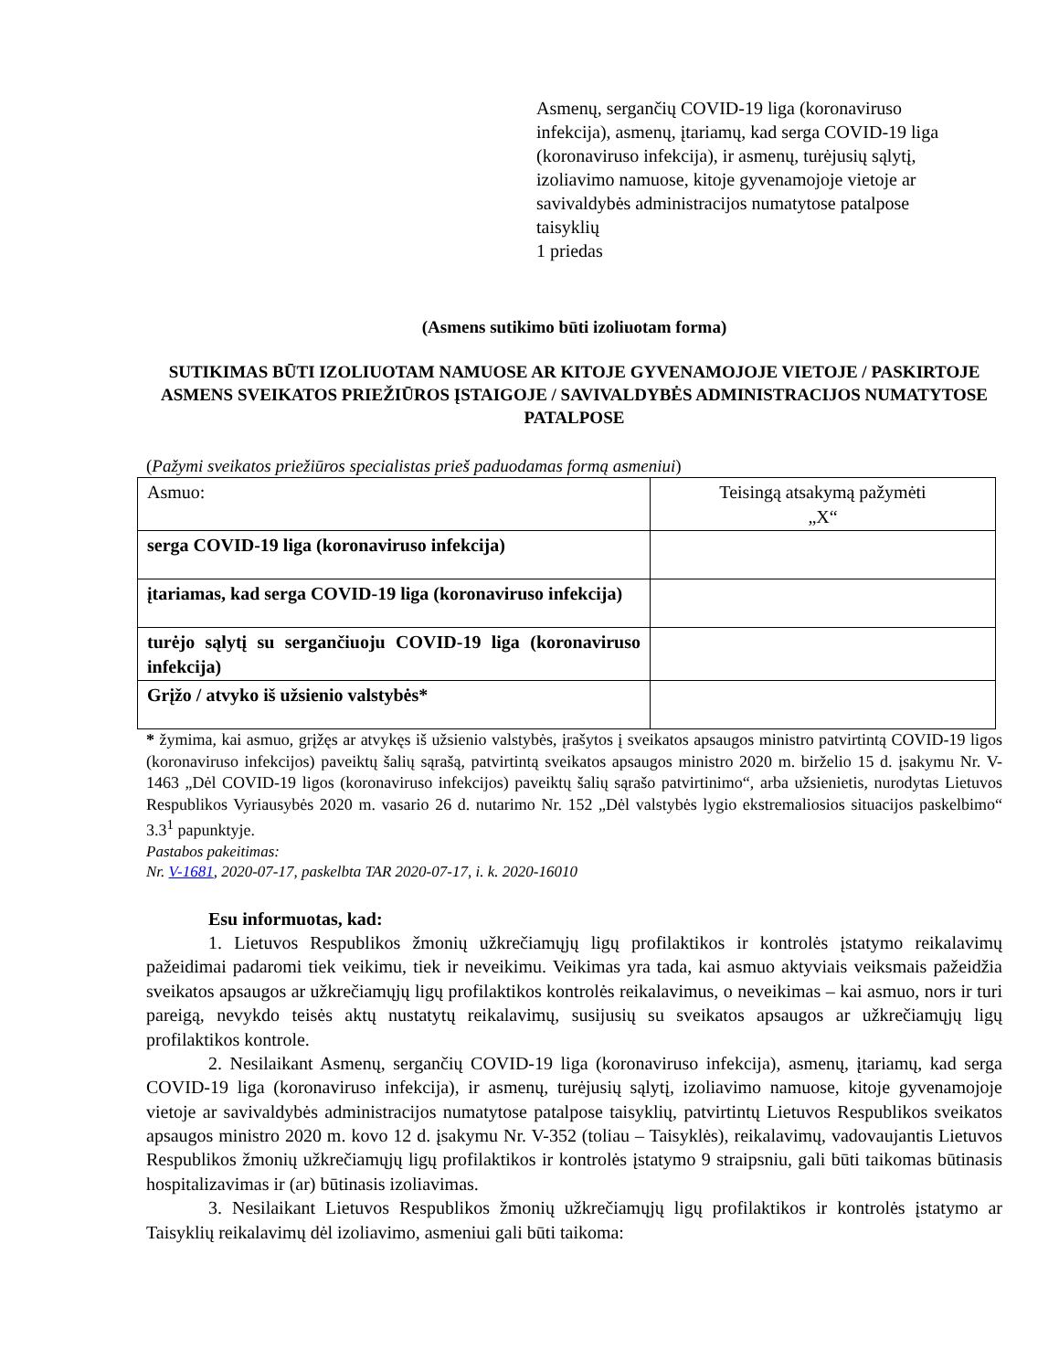Asmenų, sergančių COVID-19 liga (koronaviruso infekcija), asmenų, įtariamų, kad serga COVID-19 liga (koronaviruso infekcija), ir asmenų, turėjusių sąlytį, izoliavimo namuose, kitoje gyvenamojoje vietoje ar savivaldybės administracijos numatytose patalpose taisyklių
1 priedas
(Asmens sutikimo būti izoliuotam forma)
SUTIKIMAS BŪTI IZOLIUOTAM NAMUOSE AR KITOJE GYVENAMOJOJE VIETOJE / PASKIRTOJE ASMENS SVEIKATOS PRIEŽIŪROS ĮSTAIGOJE / SAVIVALDYBĖS ADMINISTRACIJOS NUMATYTOSE PATALPOSE
(Pažymi sveikatos priežiūros specialistas prieš paduodamas formą asmeniui)
| Asmuo: | Teisingą atsakymą pažymėti „X“ |
| serga COVID-19 liga (koronaviruso infekcija) | |
| įtariamas, kad serga COVID-19 liga (koronaviruso infekcija) | |
| turėjo sąlytį su sergančiuoju COVID-19 liga (koronaviruso infekcija) | |
| Grįžo / atvyko iš užsienio valstybės* | |
* žymima, kai asmuo, grįžęs ar atvykęs iš užsienio valstybės, įrašytos į sveikatos apsaugos ministro patvirtintą COVID-19 ligos (koronaviruso infekcijos) paveiktų šalių sąrašą, patvirtintą sveikatos apsaugos ministro 2020 m. birželio 15 d. įsakymu Nr. V-1463 „Dėl COVID-19 ligos (koronaviruso infekcijos) paveiktų šalių sąrašo patvirtinimo“, arba užsienietis, nurodytas Lietuvos Respublikos Vyriausybės 2020 m. vasario 26 d. nutarimo Nr. 152 „Dėl valstybės lygio ekstremaliosios situacijos paskelbimo“ 3.3<sup>1</sup> papunktyje.
Pastabos pakeitimas:
Nr. V-1681, 2020-07-17, paskelbta TAR 2020-07-17, i. k. 2020-16010
Esu informuotas, kad:
1. Lietuvos Respublikos žmonių užkrečiamųjų ligų profilaktikos ir kontrolės įstatymo reikalavimų pažeidimai padaromi tiek veikimu, tiek ir neveikimu. Veikimas yra tada, kai asmuo aktyviais veiksmais pažeidžia sveikatos apsaugos ar užkrečiamųjų ligų profilaktikos kontrolės reikalavimus, o neveikimas – kai asmuo, nors ir turi pareigą, nevykdo teisės aktų nustatytų reikalavimų, susijusių su sveikatos apsaugos ar užkrečiamųjų ligų profilaktikos kontrole.
2. Nesilaikant Asmenų, sergančių COVID-19 liga (koronaviruso infekcija), asmenų, įtariamų, kad serga COVID-19 liga (koronaviruso infekcija), ir asmenų, turėjusių sąlytį, izoliavimo namuose, kitoje gyvenamojoje vietoje ar savivaldybės administracijos numatytose patalpose taisyklių, patvirtintų Lietuvos Respublikos sveikatos apsaugos ministro 2020 m. kovo 12 d. įsakymu Nr. V-352 (toliau – Taisyklės), reikalavimų, vadovaujantis Lietuvos Respublikos žmonių užkrečiamųjų ligų profilaktikos ir kontrolės įstatymo 9 straipsniu, gali būti taikomas būtinasis hospitalizavimas ir (ar) būtinasis izoliavimas.
3. Nesilaikant Lietuvos Respublikos žmonių užkrečiamųjų ligų profilaktikos ir kontrolės įstatymo ar Taisyklių reikalavimų dėl izoliavimo, asmeniui gali būti taikoma: